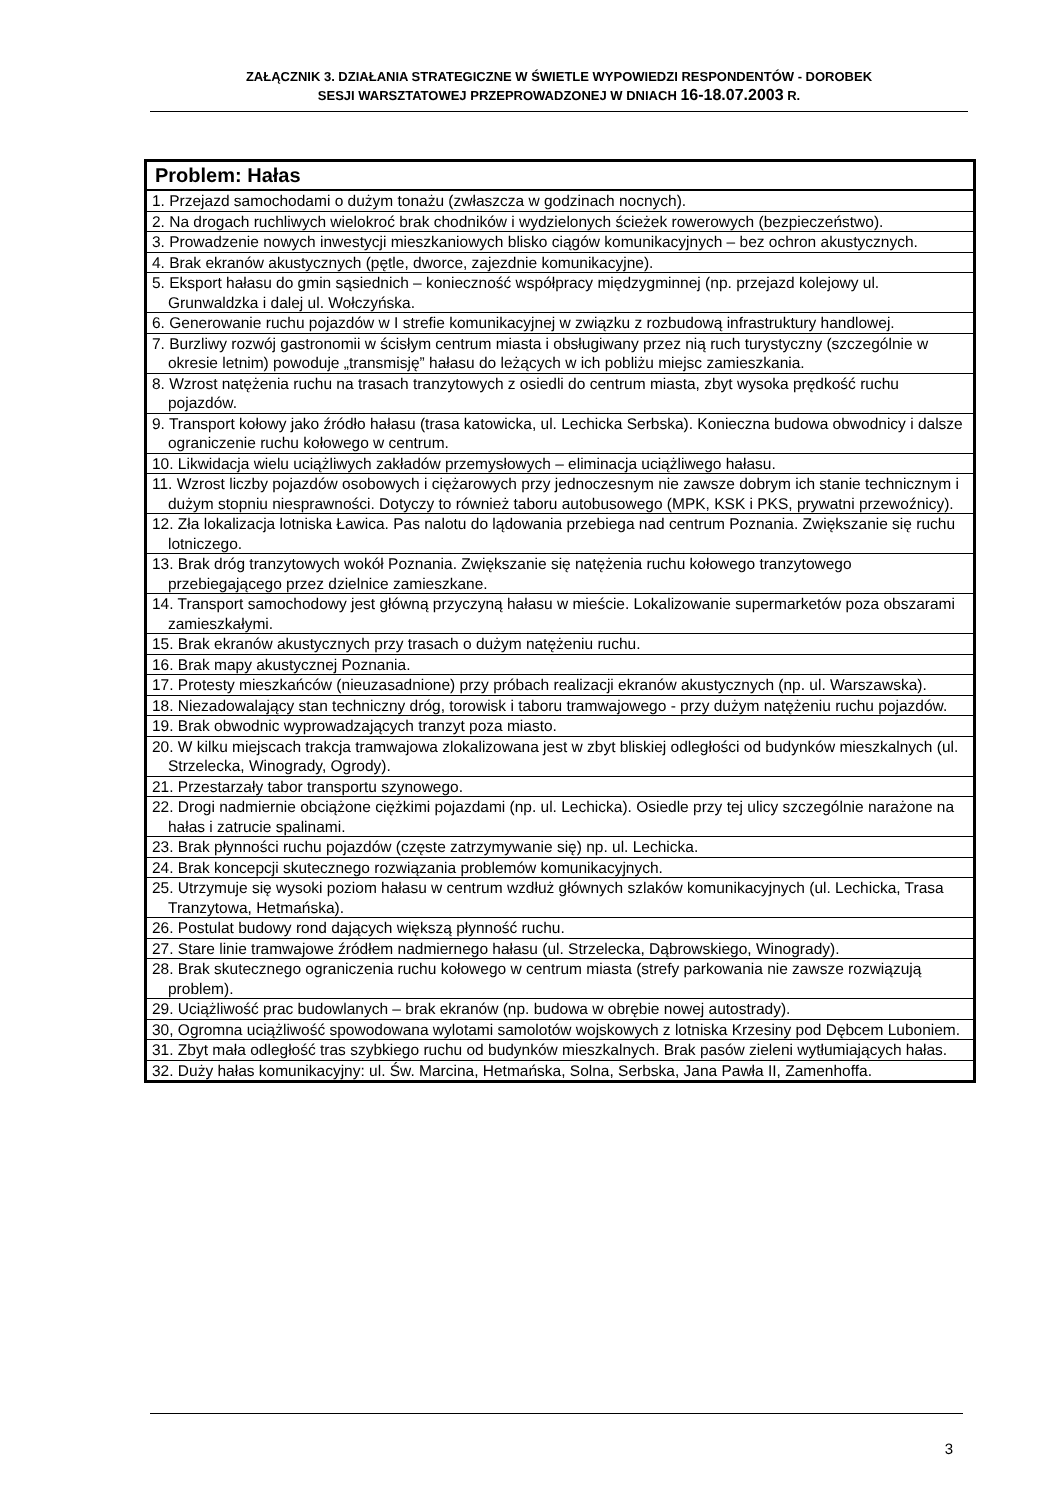ZAŁĄCZNIK 3. DZIAŁANIA STRATEGICZNE W ŚWIETLE WYPOWIEDZI RESPONDENTÓW - DOROBEK
SESJI WARSZTATOWEJ PRZEPROWADZONEJ W DNIACH 16-18.07.2003 R.
| Problem: Hałas |
| --- |
| 1. Przejazd samochodami o dużym tonażu (zwłaszcza w godzinach nocnych). |
| 2. Na drogach ruchliwych wielokroć brak chodników i wydzielonych ścieżek rowerowych (bezpieczeństwo). |
| 3. Prowadzenie nowych inwestycji mieszkaniowych blisko ciągów komunikacyjnych – bez ochron akustycznych. |
| 4. Brak ekranów akustycznych (pętle, dworce, zajezdnie komunikacyjne). |
| 5. Eksport hałasu do gmin sąsiednich – konieczność współpracy międzygminnej (np. przejazd kolejowy ul. Grunwaldzka i dalej ul. Wołczyńska. |
| 6. Generowanie ruchu pojazdów w I strefie komunikacyjnej w związku z rozbudową infrastruktury handlowej. |
| 7. Burzliwy rozwój gastronomii w ścisłym centrum miasta i obsługiwany przez nią ruch turystyczny (szczególnie w okresie letnim) powoduje „transmisję” hałasu do leżących w ich pobliżu miejsc zamieszkania. |
| 8. Wzrost natężenia ruchu na trasach tranzytowych z osiedli do centrum miasta, zbyt wysoka prędkość ruchu pojazdów. |
| 9. Transport kołowy jako źródło hałasu (trasa katowicka, ul. Lechicka Serbska). Konieczna budowa obwodnicy i dalsze ograniczenie ruchu kołowego w centrum. |
| 10. Likwidacja wielu uciążliwych zakładów przemysłowych – eliminacja uciążliwego hałasu. |
| 11. Wzrost liczby pojazdów osobowych i ciężarowych przy jednoczesnym nie zawsze dobrym ich stanie technicznym i dużym stopniu niesprawności. Dotyczy to również taboru autobusowego (MPK, KSK i PKS, prywatni przewoźnicy). |
| 12. Zła lokalizacja lotniska Ławica. Pas nalotu do lądowania przebiega nad centrum Poznania. Zwiększanie się ruchu lotniczego. |
| 13. Brak dróg tranzytowych wokół Poznania. Zwiększanie się natężenia ruchu kołowego tranzytowego przebiegającego przez dzielnice zamieszkane. |
| 14. Transport samochodowy jest główną przyczyną hałasu w mieście. Lokalizowanie supermarketów poza obszarami zamieszkałymi. |
| 15. Brak ekranów akustycznych przy trasach o dużym natężeniu ruchu. |
| 16. Brak mapy akustycznej Poznania. |
| 17. Protesty mieszkańców (nieuzasadnione) przy próbach realizacji ekranów akustycznych (np. ul. Warszawska). |
| 18. Niezadowalający stan techniczny dróg, torowisk i taboru tramwajowego - przy dużym natężeniu ruchu pojazdów. |
| 19. Brak obwodnic wyprowadzających tranzyt poza miasto. |
| 20. W kilku miejscach trakcja tramwajowa zlokalizowana jest w zbyt bliskiej odległości od budynków mieszkalnych (ul. Strzelecka, Winogrady, Ogrody). |
| 21. Przestarzały tabor transportu szynowego. |
| 22. Drogi nadmiernie obciążone ciężkimi pojazdami (np. ul. Lechicka). Osiedle przy tej ulicy szczególnie narażone na hałas i zatrucie spalinami. |
| 23. Brak płynności ruchu pojazdów (częste zatrzymywanie się) np. ul. Lechicka. |
| 24. Brak koncepcji skutecznego rozwiązania problemów komunikacyjnych. |
| 25. Utrzymuje się wysoki poziom hałasu w centrum wzdłuż głównych szlaków komunikacyjnych (ul. Lechicka, Trasa Tranzytowa, Hetmańska). |
| 26. Postulat budowy rond dających większą płynność ruchu. |
| 27. Stare linie tramwajowe źródłem nadmiernego hałasu (ul. Strzelecka, Dąbrowskiego, Winogrady). |
| 28. Brak skutecznego ograniczenia ruchu kołowego w centrum miasta (strefy parkowania nie zawsze rozwiązują problem). |
| 29. Uciążliwość prac budowlanych – brak ekranów (np. budowa w obrębie nowej autostrady). |
| 30, Ogromna uciążliwość spowodowana wylotami samolotów wojskowych z lotniska Krzesiny pod Dębcem Luboniem. |
| 31. Zbyt mała odległość tras szybkiego ruchu od budynków mieszkalnych. Brak pasów zieleni wytłumiających hałas. |
| 32. Duży hałas komunikacyjny: ul. Św. Marcina, Hetmańska, Solna, Serbska, Jana Pawła II, Zamenhoffa. |
3